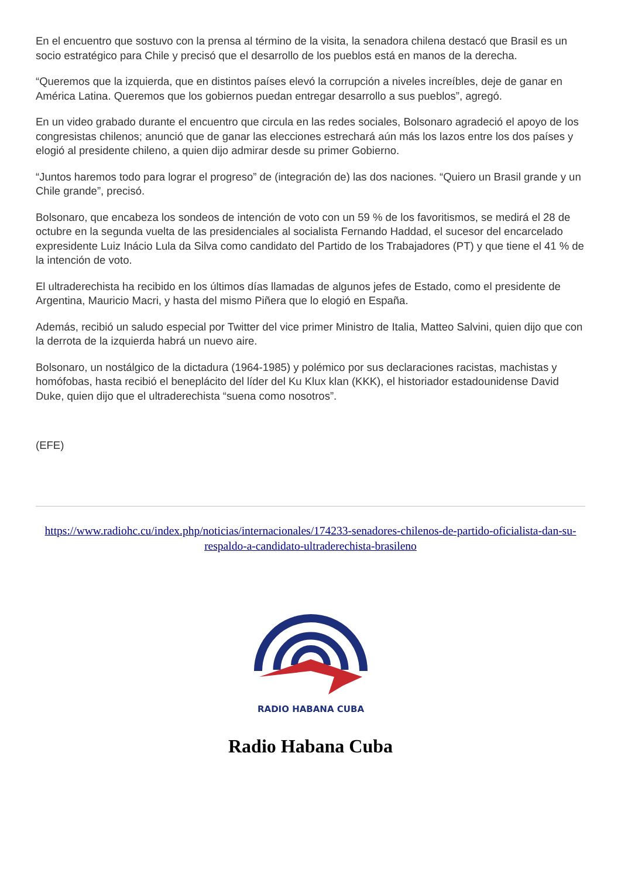En el encuentro que sostuvo con la prensa al término de la visita, la senadora chilena destacó que Brasil es un socio estratégico para Chile y precisó que el desarrollo de los pueblos está en manos de la derecha.
“Queremos que la izquierda, que en distintos países elevó la corrupción a niveles increíbles, deje de ganar en América Latina. Queremos que los gobiernos puedan entregar desarrollo a sus pueblos”, agregó.
En un video grabado durante el encuentro que circula en las redes sociales, Bolsonaro agradeció el apoyo de los congresistas chilenos; anunció que de ganar las elecciones estrechará aún más los lazos entre los dos países y elogió al presidente chileno, a quien dijo admirar desde su primer Gobierno.
“Juntos haremos todo para lograr el progreso” de (integración de) las dos naciones. “Quiero un Brasil grande y un Chile grande”, precisó.
Bolsonaro, que encabeza los sondeos de intención de voto con un 59 % de los favoritismos, se medirá el 28 de octubre en la segunda vuelta de las presidenciales al socialista Fernando Haddad, el sucesor del encarcelado expresidente Luiz Inácio Lula da Silva como candidato del Partido de los Trabajadores (PT) y que tiene el 41 % de la intención de voto.
El ultraderechista ha recibido en los últimos días llamadas de algunos jefes de Estado, como el presidente de Argentina, Mauricio Macri, y hasta del mismo Piñera que lo elogió en España.
Además, recibió un saludo especial por Twitter del vice primer Ministro de Italia, Matteo Salvini, quien dijo que con la derrota de la izquierda habrá un nuevo aire.
Bolsonaro, un nostálgico de la dictadura (1964-1985) y polémico por sus declaraciones racistas, machistas y homófobas, hasta recibió el beneplácito del líder del Ku Klux klan (KKK), el historiador estadounidense David Duke, quien dijo que el ultraderechista “suena como nosotros”.
(EFE)
https://www.radiohc.cu/index.php/noticias/internacionales/174233-senadores-chilenos-de-partido-oficialista-dan-su-respaldo-a-candidato-ultraderechista-brasileno
RADIO HABANA CUBA
Radio Habana Cuba